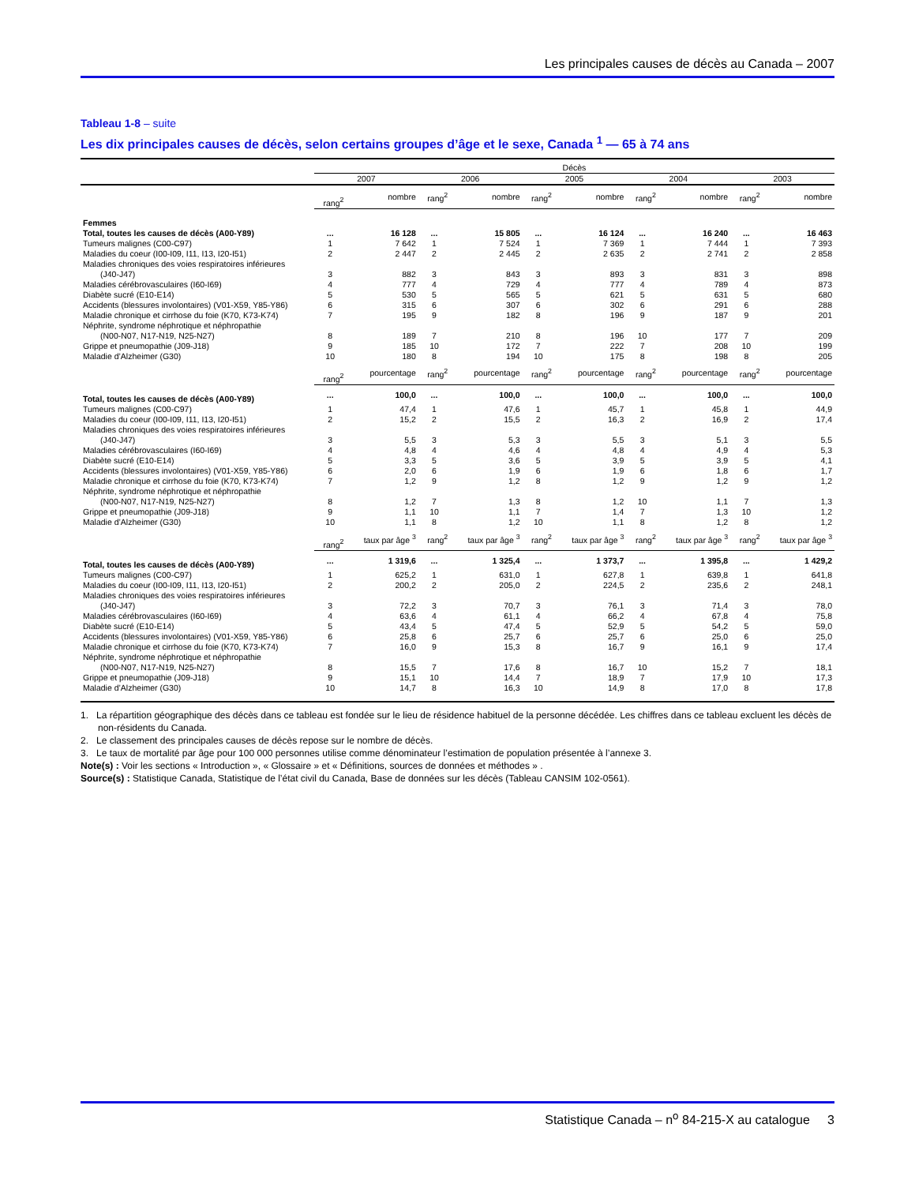Les principales causes de décès au Canada – 2007
Tableau 1-8 – suite
Les dix principales causes de décès, selon certains groupes d’âge et le sexe, Canada <sup>1</sup> — 65 à 74 ans
| | Décès | | | | | | | | | |
| --- | --- | --- | --- | --- | --- | --- | --- | --- | --- | --- |
| | 2007 | | 2006 | | 2005 | | 2004 | | 2003 | |
| | rang<sup>2</sup> | nombre | rang<sup>2</sup> | nombre | rang<sup>2</sup> | nombre | rang<sup>2</sup> | nombre | rang<sup>2</sup> | nombre |
| Femmes | | | | | | | | | | |
| Total, toutes les causes de décès (A00-Y89) | ... | 16 128 | ... | 15 805 | ... | 16 124 | ... | 16 240 | ... | 16 463 |
| Tumeurs malignes (C00-C97) | 1 | 7 642 | 1 | 7 524 | 1 | 7 369 | 1 | 7 444 | 1 | 7 393 |
| Maladies du coeur (I00-I09, I11, I13, I20-I51) | 2 | 2 447 | 2 | 2 445 | 2 | 2 635 | 2 | 2 741 | 2 | 2 858 |
| Maladies chroniques des voies respiratoires inférieures | | | | | | | | | | |
| (J40-J47) | 3 | 882 | 3 | 843 | 3 | 893 | 3 | 831 | 3 | 898 |
| Maladies cérébrovasculaires (I60-I69) | 4 | 777 | 4 | 729 | 4 | 777 | 4 | 789 | 4 | 873 |
| Diabète sucré (E10-E14) | 5 | 530 | 5 | 565 | 5 | 621 | 5 | 631 | 5 | 680 |
| Accidents (blessures involontaires) (V01-X59, Y85-Y86) | 6 | 315 | 6 | 307 | 6 | 302 | 6 | 291 | 6 | 288 |
| Maladie chronique et cirrhose du foie (K70, K73-K74) | 7 | 195 | 9 | 182 | 8 | 196 | 9 | 187 | 9 | 201 |
| Néphrite, syndrome néphrotique et néphropathie | | | | | | | | | | |
| (N00-N07, N17-N19, N25-N27) | 8 | 189 | 7 | 210 | 8 | 196 | 10 | 177 | 7 | 209 |
| Grippe et pneumopathie (J09-J18) | 9 | 185 | 10 | 172 | 7 | 222 | 7 | 208 | 10 | 199 |
| Maladie d’Alzheimer (G30) | 10 | 180 | 8 | 194 | 10 | 175 | 8 | 198 | 8 | 205 |
| | rang<sup>2</sup> | pourcentage | rang<sup>2</sup> | pourcentage | rang<sup>2</sup> | pourcentage | rang<sup>2</sup> | pourcentage | rang<sup>2</sup> | pourcentage |
| Total, toutes les causes de décès (A00-Y89) | ... | 100,0 | ... | 100,0 | ... | 100,0 | ... | 100,0 | ... | 100,0 |
| Tumeurs malignes (C00-C97) | 1 | 47,4 | 1 | 47,6 | 1 | 45,7 | 1 | 45,8 | 1 | 44,9 |
| Maladies du coeur (I00-I09, I11, I13, I20-I51) | 2 | 15,2 | 2 | 15,5 | 2 | 16,3 | 2 | 16,9 | 2 | 17,4 |
| Maladies chroniques des voies respiratoires inférieures | | | | | | | | | | |
| (J40-J47) | 3 | 5,5 | 3 | 5,3 | 3 | 5,5 | 3 | 5,1 | 3 | 5,5 |
| Maladies cérébrovasculaires (I60-I69) | 4 | 4,8 | 4 | 4,6 | 4 | 4,8 | 4 | 4,9 | 4 | 5,3 |
| Diabète sucré (E10-E14) | 5 | 3,3 | 5 | 3,6 | 5 | 3,9 | 5 | 3,9 | 5 | 4,1 |
| Accidents (blessures involontaires) (V01-X59, Y85-Y86) | 6 | 2,0 | 6 | 1,9 | 6 | 1,9 | 6 | 1,8 | 6 | 1,7 |
| Maladie chronique et cirrhose du foie (K70, K73-K74) | 7 | 1,2 | 9 | 1,2 | 8 | 1,2 | 9 | 1,2 | 9 | 1,2 |
| Néphrite, syndrome néphrotique et néphropathie | | | | | | | | | | |
| (N00-N07, N17-N19, N25-N27) | 8 | 1,2 | 7 | 1,3 | 8 | 1,2 | 10 | 1,1 | 7 | 1,3 |
| Grippe et pneumopathie (J09-J18) | 9 | 1,1 | 10 | 1,1 | 7 | 1,4 | 7 | 1,3 | 10 | 1,2 |
| Maladie d’Alzheimer (G30) | 10 | 1,1 | 8 | 1,2 | 10 | 1,1 | 8 | 1,2 | 8 | 1,2 |
| | rang<sup>2</sup> | taux par âge <sup>3</sup> | rang<sup>2</sup> | taux par âge <sup>3</sup> | rang<sup>2</sup> | taux par âge <sup>3</sup> | rang<sup>2</sup> | taux par âge <sup>3</sup> | rang<sup>2</sup> | taux par âge <sup>3</sup> |
| Total, toutes les causes de décès (A00-Y89) | ... | 1 319,6 | ... | 1 325,4 | ... | 1 373,7 | ... | 1 395,8 | ... | 1 429,2 |
| Tumeurs malignes (C00-C97) | 1 | 625,2 | 1 | 631,0 | 1 | 627,8 | 1 | 639,8 | 1 | 641,8 |
| Maladies du coeur (I00-I09, I11, I13, I20-I51) | 2 | 200,2 | 2 | 205,0 | 2 | 224,5 | 2 | 235,6 | 2 | 248,1 |
| Maladies chroniques des voies respiratoires inférieures | | | | | | | | | | |
| (J40-J47) | 3 | 72,2 | 3 | 70,7 | 3 | 76,1 | 3 | 71,4 | 3 | 78,0 |
| Maladies cérébrovasculaires (I60-I69) | 4 | 63,6 | 4 | 61,1 | 4 | 66,2 | 4 | 67,8 | 4 | 75,8 |
| Diabète sucré (E10-E14) | 5 | 43,4 | 5 | 47,4 | 5 | 52,9 | 5 | 54,2 | 5 | 59,0 |
| Accidents (blessures involontaires) (V01-X59, Y85-Y86) | 6 | 25,8 | 6 | 25,7 | 6 | 25,7 | 6 | 25,0 | 6 | 25,0 |
| Maladie chronique et cirrhose du foie (K70, K73-K74) | 7 | 16,0 | 9 | 15,3 | 8 | 16,7 | 9 | 16,1 | 9 | 17,4 |
| Néphrite, syndrome néphrotique et néphropathie | | | | | | | | | | |
| (N00-N07, N17-N19, N25-N27) | 8 | 15,5 | 7 | 17,6 | 8 | 16,7 | 10 | 15,2 | 7 | 18,1 |
| Grippe et pneumopathie (J09-J18) | 9 | 15,1 | 10 | 14,4 | 7 | 18,9 | 7 | 17,9 | 10 | 17,3 |
| Maladie d’Alzheimer (G30) | 10 | 14,7 | 8 | 16,3 | 10 | 14,9 | 8 | 17,0 | 8 | 17,8 |
1. La répartition géographique des décès dans ce tableau est fondée sur le lieu de résidence habituel de la personne décédée. Les chiffres dans ce tableau excluent les décès de non-résidents du Canada.
2. Le classement des principales causes de décès repose sur le nombre de décès.
3. Le taux de mortalité par âge pour 100 000 personnes utilise comme dénominateur l’estimation de population présentée à l’annexe 3.
Note(s) : Voir les sections « Introduction », « Glossaire » et « Définitions, sources de données et méthodes » .
Source(s) : Statistique Canada, Statistique de l’état civil du Canada, Base de données sur les décès (Tableau CANSIM 102-0561).
Statistique Canada – n<sup>o</sup> 84-215-X au catalogue 3